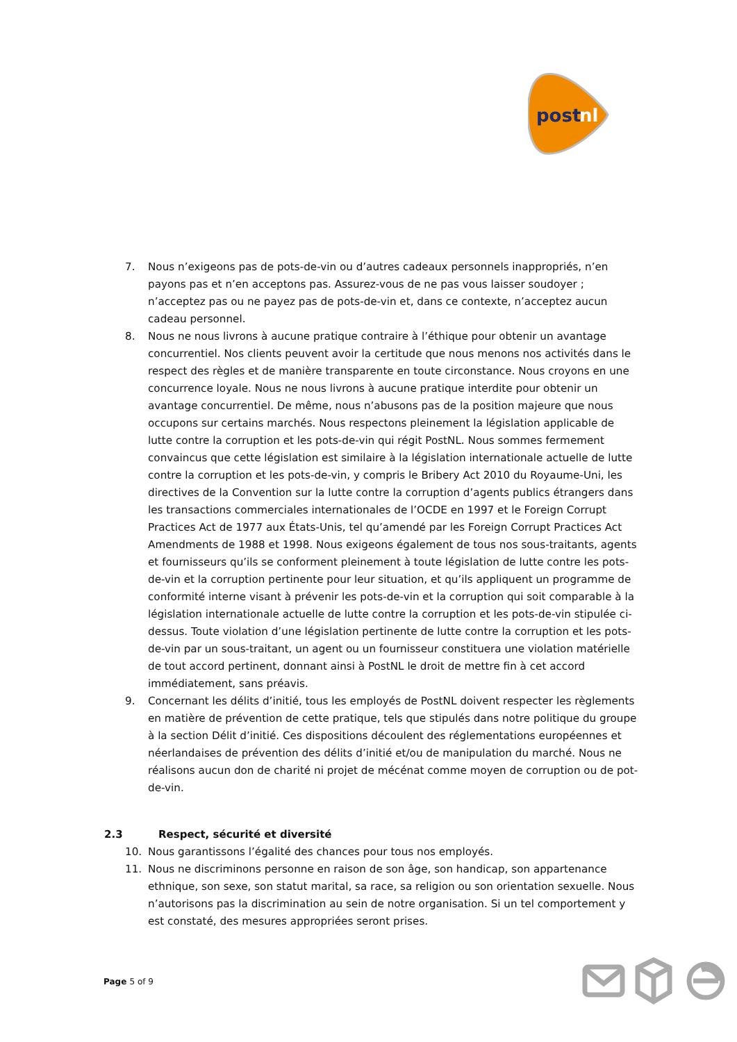post
nl
7. Nous n’exigeons pas de pots-de-vin ou d’autres cadeaux personnels inappropriés, n’en payons pas et n’en acceptons pas. Assurez-vous de ne pas vous laisser soudoyer ; n’acceptez pas ou ne payez pas de pots-de-vin et, dans ce contexte, n’acceptez aucun cadeau personnel.
8. Nous ne nous livrons à aucune pratique contraire à l’éthique pour obtenir un avantage concurrentiel. Nos clients peuvent avoir la certitude que nous menons nos activités dans le respect des règles et de manière transparente en toute circonstance. Nous croyons en une concurrence loyale. Nous ne nous livrons à aucune pratique interdite pour obtenir un avantage concurrentiel. De même, nous n’abusons pas de la position majeure que nous occupons sur certains marchés. Nous respectons pleinement la législation applicable de lutte contre la corruption et les pots-de-vin qui régit PostNL. Nous sommes fermement convaincus que cette législation est similaire à la législation internationale actuelle de lutte contre la corruption et les pots-de-vin, y compris le Bribery Act 2010 du Royaume-Uni, les directives de la Convention sur la lutte contre la corruption d’agents publics étrangers dans les transactions commerciales internationales de l’OCDE en 1997 et le Foreign Corrupt Practices Act de 1977 aux États-Unis, tel qu’amendé par les Foreign Corrupt Practices Act Amendments de 1988 et 1998. Nous exigeons également de tous nos sous-traitants, agents et fournisseurs qu’ils se conforment pleinement à toute législation de lutte contre les pots-de-vin et la corruption pertinente pour leur situation, et qu’ils appliquent un programme de conformité interne visant à prévenir les pots-de-vin et la corruption qui soit comparable à la législation internationale actuelle de lutte contre la corruption et les pots-de-vin stipulée ci-dessus. Toute violation d’une législation pertinente de lutte contre la corruption et les pots-de-vin par un sous-traitant, un agent ou un fournisseur constituera une violation matérielle de tout accord pertinent, donnant ainsi à PostNL le droit de mettre fin à cet accord immédiatement, sans préavis.
9. Concernant les délits d’initié, tous les employés de PostNL doivent respecter les règlements en matière de prévention de cette pratique, tels que stipulés dans notre politique du groupe à la section Délit d’initié. Ces dispositions découlent des réglementations européennes et néerlandaises de prévention des délits d’initié et/ou de manipulation du marché. Nous ne réalisons aucun don de charité ni projet de mécénat comme moyen de corruption ou de pot-de-vin.
2.3 Respect, sécurité et diversité
10. Nous garantissons l’égalité des chances pour tous nos employés.
11. Nous ne discriminons personne en raison de son âge, son handicap, son appartenance ethnique, son sexe, son statut marital, sa race, sa religion ou son orientation sexuelle. Nous n’autorisons pas la discrimination au sein de notre organisation. Si un tel comportement y est constaté, des mesures appropriées seront prises.
Page 5 of 9